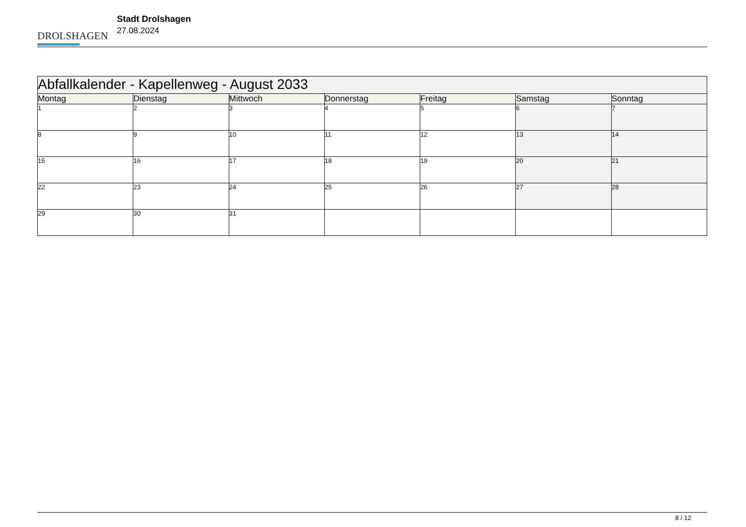DROLSHAGEN
Stadt Drolshagen
27.08.2024
| Abfallkalender - Kapellenweg - August 2033 | | | | | | |
| Montag | Dienstag | Mittwoch | Donnerstag | Freitag | Samstag | Sonntag |
| 1 | 2 | 3 | 4 | 5 | 6 | 7 |
| 8 | 9 | 10 | 11 | 12 | 13 | 14 |
| 15 | 16 | 17 | 18 | 19 | 20 | 21 |
| 22 | 23 | 24 | 25 | 26 | 27 | 28 |
| 29 | 30 | 31 | | | | |
8 / 12